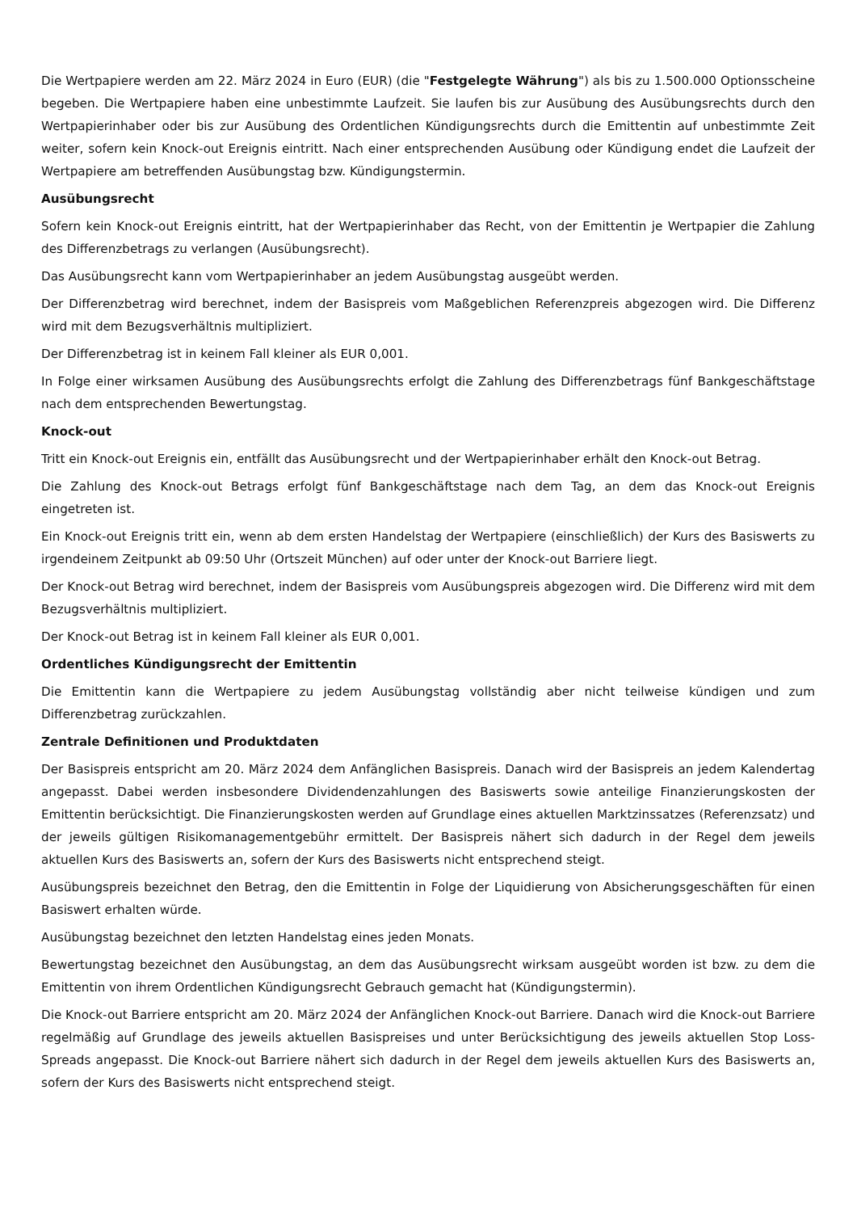Die Wertpapiere werden am 22. März 2024 in Euro (EUR) (die "Festgelegte Währung") als bis zu 1.500.000 Optionsscheine begeben. Die Wertpapiere haben eine unbestimmte Laufzeit. Sie laufen bis zur Ausübung des Ausübungsrechts durch den Wertpapierinhaber oder bis zur Ausübung des Ordentlichen Kündigungsrechts durch die Emittentin auf unbestimmte Zeit weiter, sofern kein Knock-out Ereignis eintritt. Nach einer entsprechenden Ausübung oder Kündigung endet die Laufzeit der Wertpapiere am betreffenden Ausübungstag bzw. Kündigungstermin.
Ausübungsrecht
Sofern kein Knock-out Ereignis eintritt, hat der Wertpapierinhaber das Recht, von der Emittentin je Wertpapier die Zahlung des Differenzbetrags zu verlangen (Ausübungsrecht).
Das Ausübungsrecht kann vom Wertpapierinhaber an jedem Ausübungstag ausgeübt werden.
Der Differenzbetrag wird berechnet, indem der Basispreis vom Maßgeblichen Referenzpreis abgezogen wird. Die Differenz wird mit dem Bezugsverhältnis multipliziert.
Der Differenzbetrag ist in keinem Fall kleiner als EUR 0,001.
In Folge einer wirksamen Ausübung des Ausübungsrechts erfolgt die Zahlung des Differenzbetrags fünf Bankgeschäftstage nach dem entsprechenden Bewertungstag.
Knock-out
Tritt ein Knock-out Ereignis ein, entfällt das Ausübungsrecht und der Wertpapierinhaber erhält den Knock-out Betrag.
Die Zahlung des Knock-out Betrags erfolgt fünf Bankgeschäftstage nach dem Tag, an dem das Knock-out Ereignis eingetreten ist.
Ein Knock-out Ereignis tritt ein, wenn ab dem ersten Handelstag der Wertpapiere (einschließlich) der Kurs des Basiswerts zu irgendeinem Zeitpunkt ab 09:50 Uhr (Ortszeit München) auf oder unter der Knock-out Barriere liegt.
Der Knock-out Betrag wird berechnet, indem der Basispreis vom Ausübungspreis abgezogen wird. Die Differenz wird mit dem Bezugsverhältnis multipliziert.
Der Knock-out Betrag ist in keinem Fall kleiner als EUR 0,001.
Ordentliches Kündigungsrecht der Emittentin
Die Emittentin kann die Wertpapiere zu jedem Ausübungstag vollständig aber nicht teilweise kündigen und zum Differenzbetrag zurückzahlen.
Zentrale Definitionen und Produktdaten
Der Basispreis entspricht am 20. März 2024 dem Anfänglichen Basispreis. Danach wird der Basispreis an jedem Kalendertag angepasst. Dabei werden insbesondere Dividendenzahlungen des Basiswerts sowie anteilige Finanzierungskosten der Emittentin berücksichtigt. Die Finanzierungskosten werden auf Grundlage eines aktuellen Marktzinssatzes (Referenzsatz) und der jeweils gültigen Risikomanagementgebühr ermittelt. Der Basispreis nähert sich dadurch in der Regel dem jeweils aktuellen Kurs des Basiswerts an, sofern der Kurs des Basiswerts nicht entsprechend steigt.
Ausübungspreis bezeichnet den Betrag, den die Emittentin in Folge der Liquidierung von Absicherungsgeschäften für einen Basiswert erhalten würde.
Ausübungstag bezeichnet den letzten Handelstag eines jeden Monats.
Bewertungstag bezeichnet den Ausübungstag, an dem das Ausübungsrecht wirksam ausgeübt worden ist bzw. zu dem die Emittentin von ihrem Ordentlichen Kündigungsrecht Gebrauch gemacht hat (Kündigungstermin).
Die Knock-out Barriere entspricht am 20. März 2024 der Anfänglichen Knock-out Barriere. Danach wird die Knock-out Barriere regelmäßig auf Grundlage des jeweils aktuellen Basispreises und unter Berücksichtigung des jeweils aktuellen Stop Loss-Spreads angepasst. Die Knock-out Barriere nähert sich dadurch in der Regel dem jeweils aktuellen Kurs des Basiswerts an, sofern der Kurs des Basiswerts nicht entsprechend steigt.